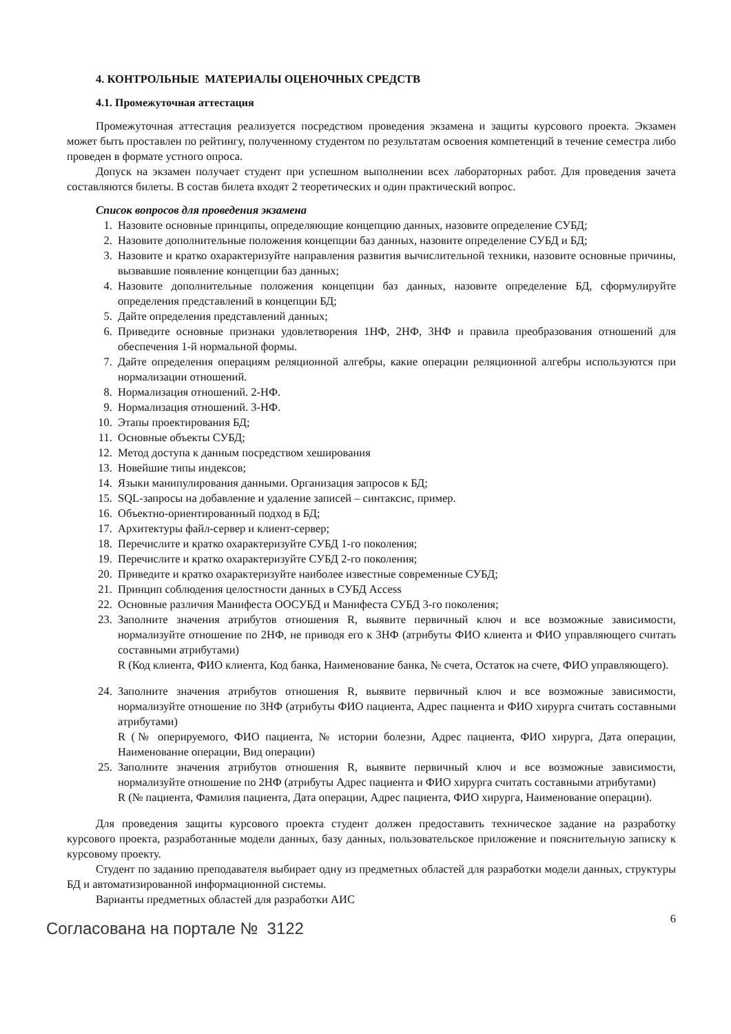4. КОНТРОЛЬНЫЕ МАТЕРИАЛЫ ОЦЕНОЧНЫХ СРЕДСТВ
4.1. Промежуточная аттестация
Промежуточная аттестация реализуется посредством проведения экзамена и защиты курсового проекта. Экзамен может быть проставлен по рейтингу, полученному студентом по результатам освоения компетенций в течение семестра либо проведен в формате устного опроса.
Допуск на экзамен получает студент при успешном выполнении всех лабораторных работ. Для проведения зачета составляются билеты. В состав билета входят 2 теоретических и один практический вопрос.
Список вопросов для проведения экзамена
1. Назовите основные принципы, определяющие концепцию данных, назовите определение СУБД;
2. Назовите дополнительные положения концепции баз данных, назовите определение СУБД и БД;
3. Назовите и кратко охарактеризуйте направления развития вычислительной техники, назовите основные причины, вызвавшие появление концепции баз данных;
4. Назовите дополнительные положения концепции баз данных, назовите определение БД, сформулируйте определения представлений в концепции БД;
5. Дайте определения представлений данных;
6. Приведите основные признаки удовлетворения 1НФ, 2НФ, 3НФ и правила преобразования отношений для обеспечения 1-й нормальной формы.
7. Дайте определения операциям реляционной алгебры, какие операции реляционной алгебры используются при нормализации отношений.
8. Нормализация отношений. 2-НФ.
9. Нормализация отношений. 3-НФ.
10. Этапы проектирования БД;
11. Основные объекты СУБД;
12. Метод доступа к данным посредством хеширования
13. Новейшие типы индексов;
14. Языки манипулирования данными. Организация запросов к БД;
15. SQL-запросы на добавление и удаление записей – синтаксис, пример.
16. Объектно-ориентированный подход в БД;
17. Архитектуры файл-сервер и клиент-сервер;
18. Перечислите и кратко охарактеризуйте СУБД 1-го поколения;
19. Перечислите и кратко охарактеризуйте СУБД 2-го поколения;
20. Приведите и кратко охарактеризуйте наиболее известные современные СУБД;
21. Принцип соблюдения целостности данных в СУБД Access
22. Основные различия Манифеста ООСУБД и Манифеста СУБД 3-го поколения;
23. Заполните значения атрибутов отношения R, выявите первичный ключ и все возможные зависимости, нормализуйте отношение по 2НФ, не приводя его к 3НФ (атрибуты ФИО клиента и ФИО управляющего считать составными атрибутами)
R (Код клиента, ФИО клиента, Код банка, Наименование банка, № счета, Остаток на счете, ФИО управляющего).
24. Заполните значения атрибутов отношения R, выявите первичный ключ и все возможные зависимости, нормализуйте отношение по 3НФ (атрибуты ФИО пациента, Адрес пациента и ФИО хирурга считать составными атрибутами)
R (№ оперируемого, ФИО пациента, № истории болезни, Адрес пациента, ФИО хирурга, Дата операции, Наименование операции, Вид операции)
25. Заполните значения атрибутов отношения R, выявите первичный ключ и все возможные зависимости, нормализуйте отношение по 2НФ (атрибуты Адрес пациента и ФИО хирурга считать составными атрибутами)
R (№ пациента, Фамилия пациента, Дата операции, Адрес пациента, ФИО хирурга, Наименование операции).
Для проведения защиты курсового проекта студент должен предоставить техническое задание на разработку курсового проекта, разработанные модели данных, базу данных, пользовательское приложение и пояснительную записку к курсовому проекту.
Студент по заданию преподавателя выбирает одну из предметных областей для разработки модели данных, структуры БД и автоматизированной информационной системы.
Варианты предметных областей для разработки АИС
6
Согласована на портале № 3122